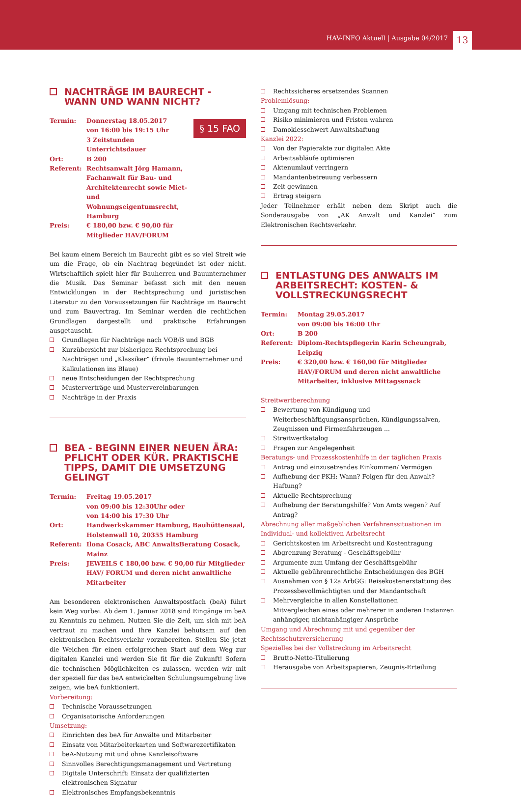HAV-INFO Aktuell | Ausgabe 04/2017 13
NACHTRÄGE IM BAURECHT - WANN UND WANN NICHT?
§ 15 FAO
Termin: Donnerstag 18.05.2017
von 16:00 bis 19:15 Uhr
3 Zeitstunden Unterrichtsdauer Ort: B 200 Referent: Rechtsanwalt Jörg Hamann, Fachanwalt für Bau- und Architektenrecht sowie Miet- und Wohnungseigentumsrecht, Hamburg Preis: € 180,00 bzw. € 90,00 für Mitglieder HAV/FORUM
Bei kaum einem Bereich im Baurecht gibt es so viel Streit wie um die Frage, ob ein Nachtrag begründet ist oder nicht. Wirtschaftlich spielt hier für Bauherren und Bauunternehmer die Musik. Das Seminar befasst sich mit den neuen Entwicklungen in der Rechtsprechung und juristischen Literatur zu den Voraussetzungen für Nachträge im Baurecht und zum Bauvertrag. Im Seminar werden die rechtlichen Grundlagen dargestellt und praktische Erfahrungen ausgetauscht.
Grundlagen für Nachträge nach VOB/B und BGB
Kurzübersicht zur bisherigen Rechtsprechung bei Nachträgen und „Klassiker“ (frivole Bauunternehmer und Kalkulationen ins Blaue)
neue Entscheidungen der Rechtsprechung
Musterverträge und Mustervereinbarungen
Nachträge in der Praxis
BEA - BEGINN EINER NEUEN ÄRA: PFLICHT ODER KÜR. PRAKTISCHE TIPPS, DAMIT DIE UMSETZUNG GELINGT
Termin: Freitag 19.05.2017
von 09:00 bis 12:30Uhr oder
von 14:00 bis 17:30 Uhr Ort: Handwerkskammer Hamburg, Bauhüttensaal, Holstenwall 10, 20355 Hamburg Referent: Ilona Cosack, ABC AnwaltsBeratung Cosack, Mainz Preis: JEWEILS € 180,00 bzw. € 90,00 für Mitglieder HAV/ FORUM und deren nicht anwaltliche Mitarbeiter
Am besonderen elektronischen Anwaltspostfach (beA) führt kein Weg vorbei. Ab dem 1. Januar 2018 sind Eingänge im beA zu Kenntnis zu nehmen. Nutzen Sie die Zeit, um sich mit beA vertraut zu machen und Ihre Kanzlei behutsam auf den elektronischen Rechtsverkehr vorzubereiten. Stellen Sie jetzt die Weichen für einen erfolgreichen Start auf dem Weg zur digitalen Kanzlei und werden Sie fit für die Zukunft! Sofern die technischen Möglichkeiten es zulassen, werden wir mit der speziell für das beA entwickelten Schulungsumgebung live zeigen, wie beA funktioniert.
Vorbereitung:
Technische Voraussetzungen
Organisatorische Anforderungen
Umsetzung:
Einrichten des beA für Anwälte und Mitarbeiter
Einsatz von Mitarbeiterkarten und Softwarezertifikaten
beA-Nutzung mit und ohne Kanzleisoftware
Sinnvolles Berechtigungsmanagement und Vertretung
Digitale Unterschrift: Einsatz der qualifizierten elektronischen Signatur
Elektronisches Empfangsbekenntnis
Rechtssicheres ersetzendes Scannen
Problemlösung:
Umgang mit technischen Problemen
Risiko minimieren und Fristen wahren
Damoklesschwert Anwaltshaftung
Kanzlei 2022:
Von der Papierakte zur digitalen Akte
Arbeitsabläufe optimieren
Aktenumlauf verringern
Mandantenbetreuung verbessern
Zeit gewinnen
Ertrag steigern
Jeder Teilnehmer erhält neben dem Skript auch die Sonderausgabe von „AK Anwalt und Kanzlei“ zum Elektronischen Rechtsverkehr.
ENTLASTUNG DES ANWALTS IM ARBEITSRECHT: KOSTEN- & VOLLSTRECKUNGSRECHT
Termin: Montag 29.05.2017
von 09:00 bis 16:00 Uhr Ort: B 200 Referent: Diplom-Rechtspflegerin Karin Scheungrab, Leipzig Preis: € 320,00 bzw. € 160,00 für Mitglieder HAV/FORUM und deren nicht anwaltliche Mitarbeiter, inklusive Mittagssnack
Streitwertberechnung
Bewertung von Kündigung und Weiterbeschäftigungsansprüchen, Kündigungssalven, Zeugnissen und Firmenfahrzeugen ...
Streitwertkatalog
Fragen zur Angelegenheit
Beratungs- und Prozesskostenhilfe in der täglichen Praxis
Antrag und einzusetzendes Einkommen/ Vermögen
Aufhebung der PKH: Wann? Folgen für den Anwalt? Haftung?
Aktuelle Rechtsprechung
Aufhebung der Beratungshilfe? Von Amts wegen? Auf Antrag?
Abrechnung aller maßgeblichen Verfahrenssituationen im Individual- und kollektiven Arbeitsrecht
Gerichtskosten im Arbeitsrecht und Kostentragung
Abgrenzung Beratung - Geschäftsgebühr
Argumente zum Umfang der Geschäftsgebühr
Aktuelle gebührenrechtliche Entscheidungen des BGH
Ausnahmen von § 12a ArbGG: Reisekostenerstattung des Prozessbevollmächtigten und der Mandantschaft
Mehrvergleiche in allen Konstellationen
Mitvergleichen eines oder mehrerer in anderen Instanzen anhängiger, nichtanhängiger Ansprüche
Umgang und Abrechnung mit und gegenüber der Rechtsschutzversicherung
Spezielles bei der Vollstreckung im Arbeitsrecht
Brutto-Netto-Titulierung
Herausgabe von Arbeitspapieren, Zeugnis-Erteilung